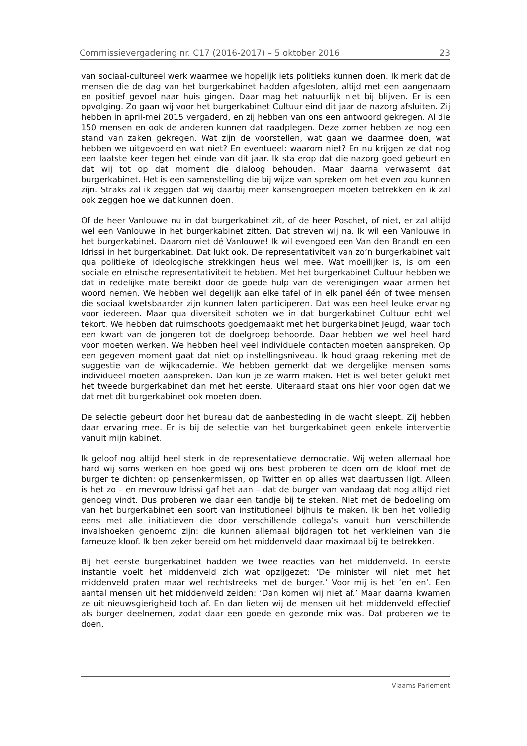Commissievergadering nr. C17 (2016-2017) – 5 oktober 2016 23
van sociaal-cultureel werk waarmee we hopelijk iets politieks kunnen doen. Ik merk dat de mensen die de dag van het burgerkabinet hadden afgesloten, altijd met een aangenaam en positief gevoel naar huis gingen. Daar mag het natuurlijk niet bij blijven. Er is een opvolging. Zo gaan wij voor het burgerkabinet Cultuur eind dit jaar de nazorg afsluiten. Zij hebben in april-mei 2015 vergaderd, en zij hebben van ons een antwoord gekregen. Al die 150 mensen en ook de anderen kunnen dat raadplegen. Deze zomer hebben ze nog een stand van zaken gekregen. Wat zijn de voorstellen, wat gaan we daarmee doen, wat hebben we uitgevoerd en wat niet? En eventueel: waarom niet? En nu krijgen ze dat nog een laatste keer tegen het einde van dit jaar. Ik sta erop dat die nazorg goed gebeurt en dat wij tot op dat moment die dialoog behouden. Maar daarna verwasemt dat burgerkabinet. Het is een samenstelling die bij wijze van spreken om het even zou kunnen zijn. Straks zal ik zeggen dat wij daarbij meer kansengroepen moeten betrekken en ik zal ook zeggen hoe we dat kunnen doen.
Of de heer Vanlouwe nu in dat burgerkabinet zit, of de heer Poschet, of niet, er zal altijd wel een Vanlouwe in het burgerkabinet zitten. Dat streven wij na. Ik wil een Vanlouwe in het burgerkabinet. Daarom niet dé Vanlouwe! Ik wil evengoed een Van den Brandt en een Idrissi in het burgerkabinet. Dat lukt ook. De representativiteit van zo’n burgerkabinet valt qua politieke of ideologische strekkingen heus wel mee. Wat moeilijker is, is om een sociale en etnische representativiteit te hebben. Met het burgerkabinet Cultuur hebben we dat in redelijke mate bereikt door de goede hulp van de verenigingen waar armen het woord nemen. We hebben wel degelijk aan elke tafel of in elk panel één of twee mensen die sociaal kwetsbaarder zijn kunnen laten participeren. Dat was een heel leuke ervaring voor iedereen. Maar qua diversiteit schoten we in dat burgerkabinet Cultuur echt wel tekort. We hebben dat ruimschoots goedgemaakt met het burgerkabinet Jeugd, waar toch een kwart van de jongeren tot de doelgroep behoorde. Daar hebben we wel heel hard voor moeten werken. We hebben heel veel individuele contacten moeten aanspreken. Op een gegeven moment gaat dat niet op instellingsniveau. Ik houd graag rekening met de suggestie van de wijkacademie. We hebben gemerkt dat we dergelijke mensen soms individueel moeten aanspreken. Dan kun je ze warm maken. Het is wel beter gelukt met het tweede burgerkabinet dan met het eerste. Uiteraard staat ons hier voor ogen dat we dat met dit burgerkabinet ook moeten doen.
De selectie gebeurt door het bureau dat de aanbesteding in de wacht sleept. Zij hebben daar ervaring mee. Er is bij de selectie van het burgerkabinet geen enkele interventie vanuit mijn kabinet.
Ik geloof nog altijd heel sterk in de representatieve democratie. Wij weten allemaal hoe hard wij soms werken en hoe goed wij ons best proberen te doen om de kloof met de burger te dichten: op pensenkermissen, op Twitter en op alles wat daartussen ligt. Alleen is het zo – en mevrouw Idrissi gaf het aan – dat de burger van vandaag dat nog altijd niet genoeg vindt. Dus proberen we daar een tandje bij te steken. Niet met de bedoeling om van het burgerkabinet een soort van institutioneel bijhuis te maken. Ik ben het volledig eens met alle initiatieven die door verschillende collega’s vanuit hun verschillende invalshoeken genoemd zijn: die kunnen allemaal bijdragen tot het verkleinen van die fameuze kloof. Ik ben zeker bereid om het middenveld daar maximaal bij te betrekken.
Bij het eerste burgerkabinet hadden we twee reacties van het middenveld. In eerste instantie voelt het middenveld zich wat opzijgezet: ‘De minister wil niet met het middenveld praten maar wel rechtstreeks met de burger.’ Voor mij is het ‘en en’. Een aantal mensen uit het middenveld zeiden: ‘Dan komen wij niet af.’ Maar daarna kwamen ze uit nieuwsgierigheid toch af. En dan lieten wij de mensen uit het middenveld effectief als burger deelnemen, zodat daar een goede en gezonde mix was. Dat proberen we te doen.
Vlaams Parlement